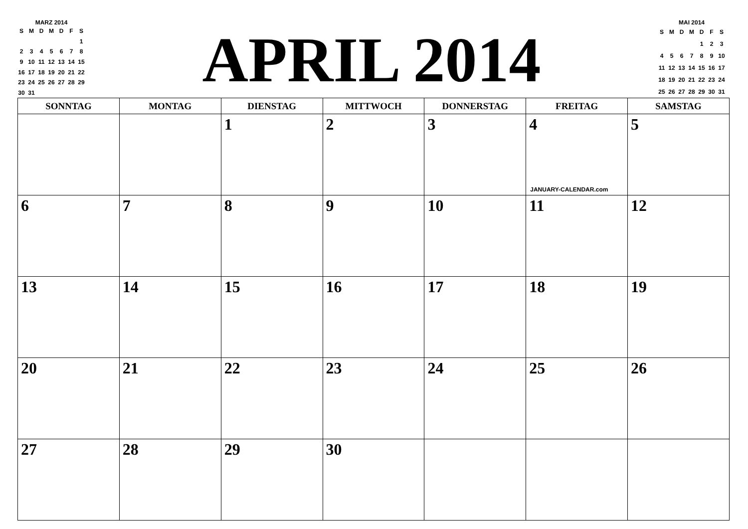MARZ 2014
| S | M | D | M | D | F | S |
| --- | --- | --- | --- | --- | --- | --- |
| | | | | | | 1 |
| 2 | 3 | 4 | 5 | 6 | 7 | 8 |
| 9 | 10 | 11 | 12 | 13 | 14 | 15 |
| 16 | 17 | 18 | 19 | 20 | 21 | 22 |
| 23 | 24 | 25 | 26 | 27 | 28 | 29 |
| 30 | 31 | | | | | |
APRIL 2014
MAI 2014
| S | M | D | M | D | F | S |
| --- | --- | --- | --- | --- | --- | --- |
| | | | | 1 | 2 | 3 |
| 4 | 5 | 6 | 7 | 8 | 9 | 10 |
| 11 | 12 | 13 | 14 | 15 | 16 | 17 |
| 18 | 19 | 20 | 21 | 22 | 23 | 24 |
| 25 | 26 | 27 | 28 | 29 | 30 | 31 |
| SONNTAG | MONTAG | DIENSTAG | MITTWOCH | DONNERSTAG | FREITAG | SAMSTAG |
| --- | --- | --- | --- | --- | --- | --- |
| | | 1 | 2 | 3 | 4 JANUARY-CALENDAR.com | 5 |
| 6 | 7 | 8 | 9 | 10 | 11 | 12 |
| 13 | 14 | 15 | 16 | 17 | 18 | 19 |
| 20 | 21 | 22 | 23 | 24 | 25 | 26 |
| 27 | 28 | 29 | 30 | | | |